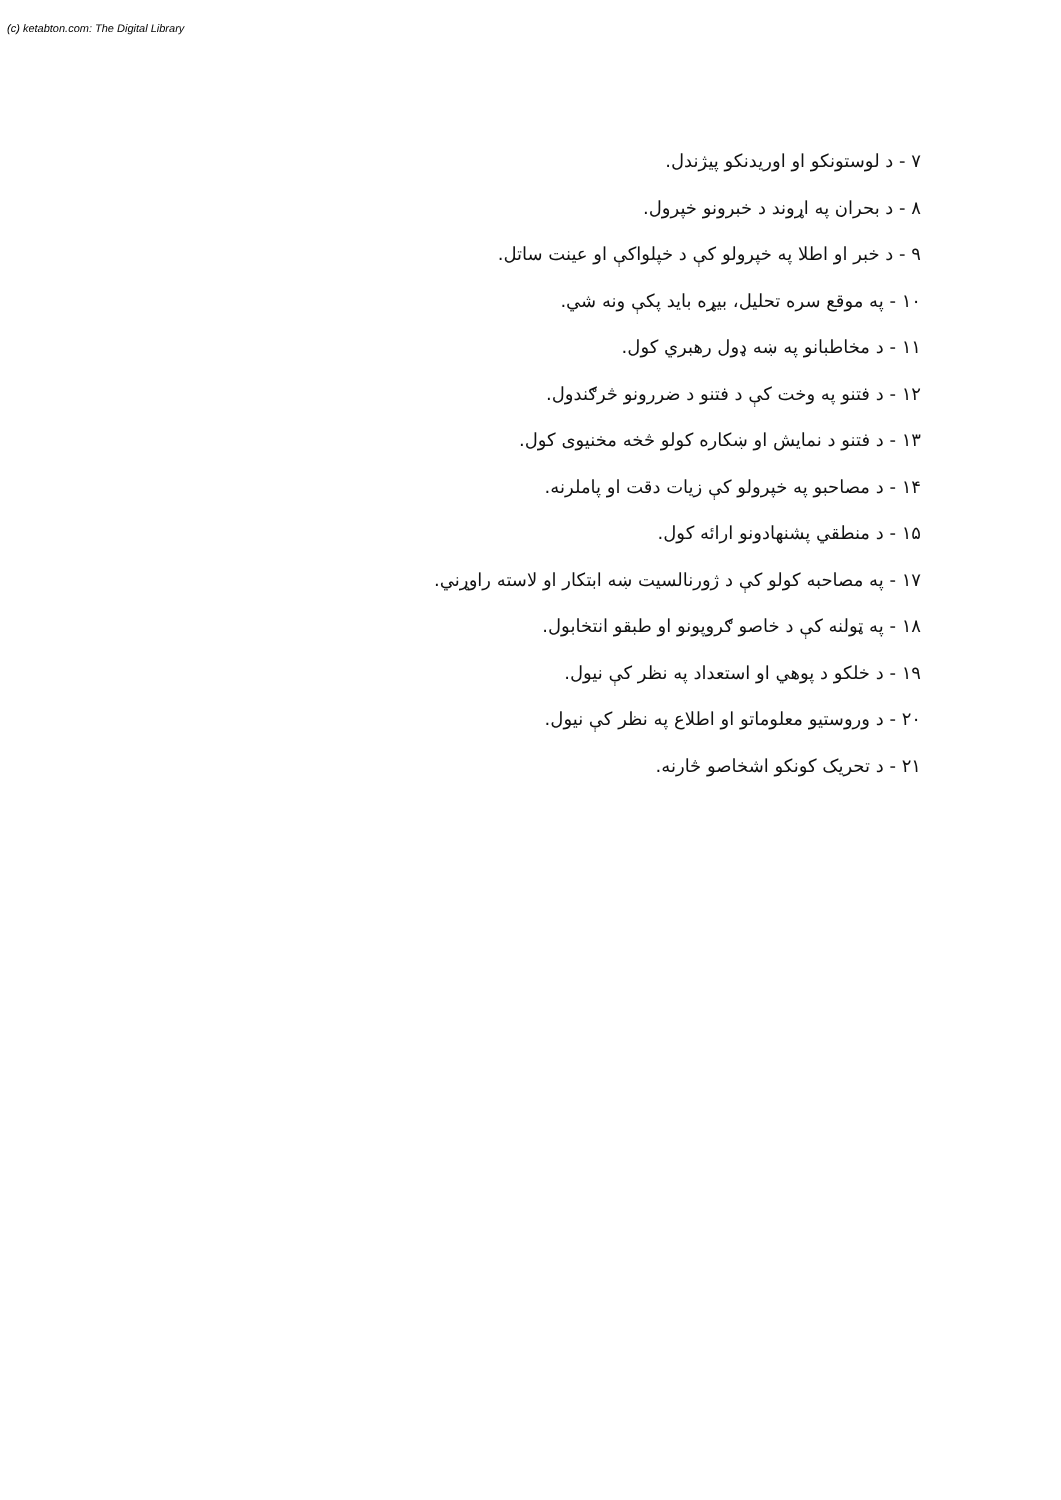(c) ketabton.com: The Digital Library
۷ - د لوستونکو او اوریدنکو پیژندل.
۸ - د بحران په اړوند د خبرونو خپرول.
۹ - د خبر او اطلا په خپرولو کې د خپلواکې او عینت ساتل.
۱۰ - په موقع سره تحلیل، بیړه باید پکې ونه شي.
۱۱ - د مخاطبانو په ښه ډول رهبري کول.
۱۲ - د فتنو په وخت کې د فتنو د ضررونو څرګندول.
۱۳ - د فتنو د نمایش او ښکاره کولو څخه مخنیوی کول.
۱۴ - د مصاحبو په خپرولو کې زیات دقت او پاملرنه.
۱۵ - د منطقي پشنهادونو ارائه کول.
۱۷ - په مصاحبه کولو کې د ژورنالسیت ښه ابتکار او لاسته راوړني.
۱۸ - په ټولنه کې د خاصو ګروپونو او طبقو انتخابول.
۱۹ - د خلکو د پوهي او استعداد په نظر کې نیول.
۲۰ - د وروستیو معلوماتو او اطلاع په نظر کې نیول.
۲۱ - د تحریک کونکو اشخاصو څارنه.